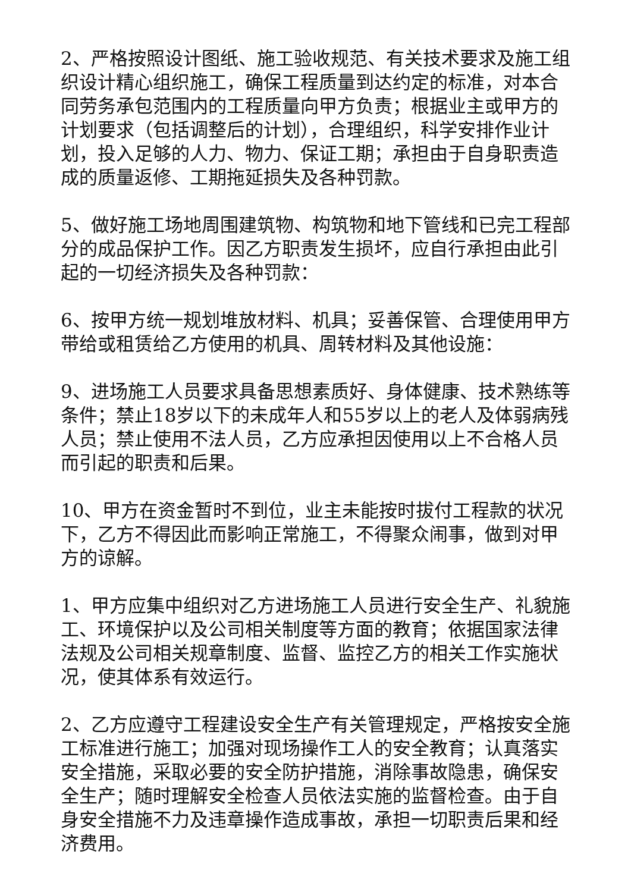2、严格按照设计图纸、施工验收规范、有关技术要求及施工组织设计精心组织施工，确保工程质量到达约定的标准，对本合同劳务承包范围内的工程质量向甲方负责；根据业主或甲方的计划要求（包括调整后的计划），合理组织，科学安排作业计划，投入足够的人力、物力、保证工期；承担由于自身职责造成的质量返修、工期拖延损失及各种罚款。
5、做好施工场地周围建筑物、构筑物和地下管线和已完工程部分的成品保护工作。因乙方职责发生损坏，应自行承担由此引起的一切经济损失及各种罚款：
6、按甲方统一规划堆放材料、机具；妥善保管、合理使用甲方带给或租赁给乙方使用的机具、周转材料及其他设施：
9、进场施工人员要求具备思想素质好、身体健康、技术熟练等条件；禁止18岁以下的未成年人和55岁以上的老人及体弱病残人员；禁止使用不法人员，乙方应承担因使用以上不合格人员而引起的职责和后果。
10、甲方在资金暂时不到位，业主未能按时拔付工程款的状况下，乙方不得因此而影响正常施工，不得聚众闹事，做到对甲方的谅解。
1、甲方应集中组织对乙方进场施工人员进行安全生产、礼貌施工、环境保护以及公司相关制度等方面的教育；依据国家法律法规及公司相关规章制度、监督、监控乙方的相关工作实施状况，使其体系有效运行。
2、乙方应遵守工程建设安全生产有关管理规定，严格按安全施工标准进行施工；加强对现场操作工人的安全教育；认真落实安全措施，采取必要的安全防护措施，消除事故隐患，确保安全生产；随时理解安全检查人员依法实施的监督检查。由于自身安全措施不力及违章操作造成事故，承担一切职责后果和经济费用。